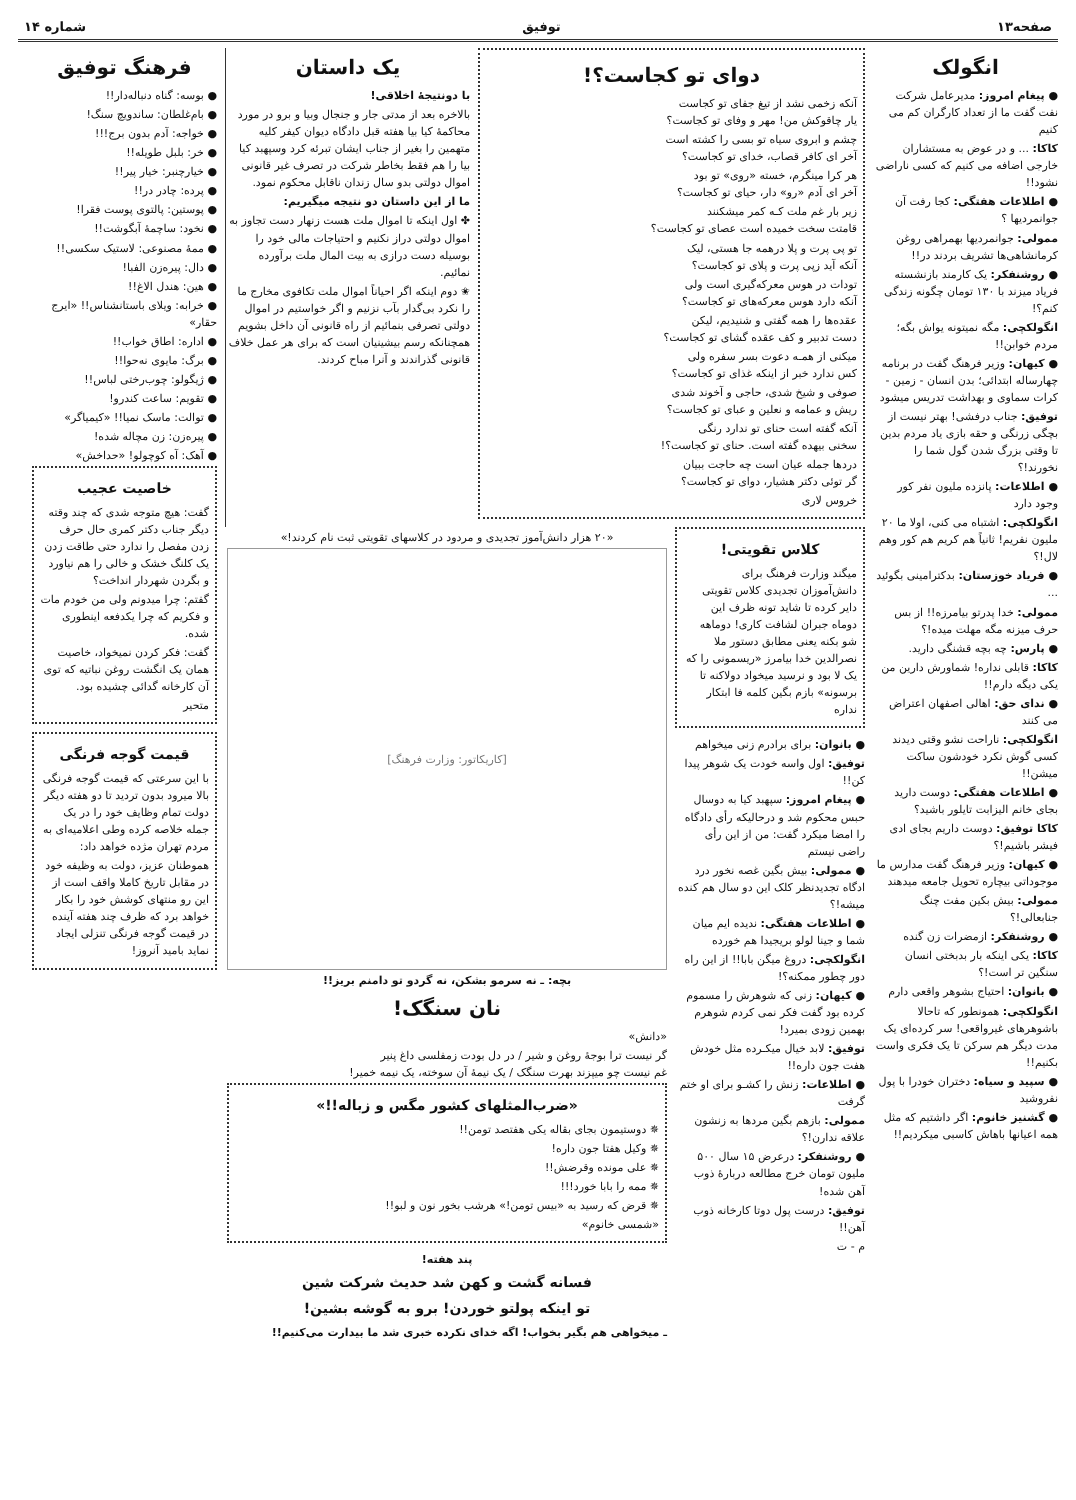صفحه۱۳ توفیق شماره ۱۴
انگولک
● پیغام امروز: مدیرعامل شرکت نفت گفت ما از تعداد کارگران کم می کنیم
کاکا: ... و در عوض به مستشاران خارجی اضافه می کنیم که کسی ناراضی نشود!!
● اطلاعات هفتگی: کجا رفت آن جوانمردیها ؟
ممولی: جوانمردیها بهمراهی روغن کرمانشاهی‌ها تشریف بردند در!!
● روشنفکر: یک کارمند بازنشسته فریاد میزند با ۱۳۰ تومان چگونه زندگی کنم؟!
انگولکچی: مگه نمیتونه یواش بگه؛ مردم خوابن!!
● کیهان: وزیر فرهنگ گفت در برنامه چهارساله ابتدائی؛ بدن انسان - زمین - کرات سماوی و بهداشت تدریس میشود
توفیق: جناب درفشی! بهتر نیست از بچگی زرنگی و حقه بازی یاد مردم بدین تا وقتی بزرگ شدن گول شما را نخورند!؟
● اطلاعات: پانزده ملیون نفر کور وجود دارد
انگولکچی: اشتباه می کنی، اولا ما ۲۰ ملیون نفریم! ثانیاً هم کریم هم کور وهم لال!؟
● فریاد خوزستان: بدکترامینی بگوئید ...
ممولی: خدا پدرتو بیامرزه!! از بس حرف میزنه مگه مهلت میده!؟
● پارس: چه بچه قشنگی دارید.
کاکا: قابلی نداره! شماورش دارین من یکی دیگه دارم!!
● ندای حق: اهالی اصفهان اعتراض می کنند
انگولکچی: ناراحت نشو وقتی دیدند کسی گوش نکرد خودشون ساکت میشن!!
● اطلاعات هفتگی: دوست دارید بجای خانم الیزابت تایلور باشید؟
کاکا توفیق: دوست داریم بجای ادی فیشر باشیم!؟
● کیهان: وزیر فرهنگ گفت مدارس ما موجوداتی بیچاره تحویل جامعه میدهند
ممولی: بیش بکین مفت چنگ جنابعالی!؟
● روشنفکر: ازمضرات زن گنده
کاکا: یکی اینکه بار بدبختی انسان سنگین تر است!؟
● بانوان: احتیاج بشوهر واقعی دارم
انگولکچی: همونطور که تاحالا باشوهرهای غیرواقعی! سر کرده‌ای یک مدت دیگر هم سرکن تا یک فکری واست بکنیم!!
● سپید و سیاه: دختران خودرا با پول نفروشید
● گشنیز خانوم: اگر داشتیم که مثل همه اعیانها باهاش کاسبی میکردیم!!
دوای تو کجاست؟!
آنکه زخمی نشد از تیغ جفای تو کجاست
یار چاقوکش من! مهر و وفای تو کجاست؟
چشم و ابروی سیاه تو بسی را کشته است
آخر ای کافر قصاب، خدای تو کجاست؟
هر کرا مینگرم، خسته «روی» تو بود
آخر ای آدم «رو» دار، حیای تو کجاست؟
زیر بار غم ملت کـه کمر میشکنند
قامتت سخت خمیده است عصای تو کجاست؟
تو پی پرت و پلا درهمه جا هستی، لیک
آنکه آید زپی پرت و پلای تو کجاست؟
تودات در هوس معرکه‌گیری است ولی
آنکه دارد هوس معرکه‌های تو کجاست؟
عقده‌ها را همه گفتی و شنیدیم، لیکن
دست تدبیر و کف عقده گشای تو کجاست؟
میکنی از همـه دعوت بسر سفره ولی
کس ندارد خبر از اینکه غذای تو کجاست؟
صوفی و شیخ شدی، حاجی و آخوند شدی
ریش و عمامه و نعلین و عبای تو کجاست؟
آنکه گفته است حنای تو ندارد رنگی
سخنی بیهده گفته است. حنای تو کجاست؟!
دردها جمله عیان است چه حاجت ببیان
گر توئی دکتر هشیار، دوای تو کجاست؟
خروس لاری
یک داستان
با دونتیجهٔ اخلاقی!
بالاخره بعد از مدتی جار و جنجال وبیا و برو در مورد محاکمهٔ کیا بیا هفته قبل دادگاه دیوان کیفر کلیه متهمین را بغیر از جناب ایشان تبرئه کرد وسپهبد کیا بیا را هم فقط بخاطر شرکت در تصرف غیر قانونی اموال دولتی بدو سال زندان ناقابل محکوم نمود.
ما از این داستان دو نتیجه میگیریم:
✤ اول اینکه تا اموال ملت هست زنهار دست تجاوز به اموال دولتی دراز نکنیم و احتیاجات مالی خود را بوسیله دست درازی به بیت المال ملت برآورده نمائیم.
✬ دوم اینکه اگر احیاناً اموال ملت تکافوی مخارج ما را نکرد بی‌گدار بآب نزنیم و اگر خواستیم در اموال دولتی تصرفی بنمائیم از راه قانونی آن داخل بشویم همچنانکه رسم بیشینیان است که برای هر عمل خلاف قانونی گذراندند و آنرا مباح کردند.
کلاس تقویتی!
میگند وزارت فرهنگ برای دانش‌آموزان تجدیدی کلاس تقویتی دایر کرده تا شاید تونه ظرف این دوماه جبران لشافت کاری! دوماهه شو بکنه یعنی مطابق دستور ملا نصرالدین خدا بیامرز «ریسمونی را که یک لا بود و نرسید میخواد دولاکنه تا برسونه» بازم بگین کلمه فا ابتکار نداره
● بانوان: برای برادرم زنی میخواهم
توفیق: اول واسه خودت یک شوهر پیدا کن!!
● پیغام امروز: سپهبد کیا به دوسال حبس محکوم شد و درحالیکه رأی دادگاه را امضا میکرد گفت: من از این رأی راضی نیستم
● ممولی: بیش بگین غصه نخور درد ادگاه تجدیدنظر کلک این دو سال هم کنده میشه!؟
● اطلاعات هفتگی: ندیده ایم میان شما و جینا لولو بریجیدا هم خورده
انگولکچی: دروغ میگن بابا!! از این راه دور چطور ممکنه؟!
● کیهان: زنی که شوهرش را مسموم کرده بود گفت فکر نمی کردم شوهرم بهمین زودی بمیرد!
توفیق: لابد خیال میکـرده مثل خودش هفت جون داره!!
● اطلاعات: زنش را کشـو برای او ختم گرفت
ممولی: بازهم بگین مردها به زنشون علاقه ندارن!؟
● روشنفکر: درعرض ۱۵ سال ۵۰۰ ملیون تومان خرج مطالعه دربارهٔ ذوب آهن شده!
توفیق: درست پول دوتا کارخانه ذوب آهن!!
م - ت
«۲۰ هزار دانش‌آموز تجدیدی و مردود در کلاسهای تقویتی ثبت نام کردند!»
[کاریکاتور: وزارت فرهنگ]
بچه: ـ نه سرمو بشکن، نه گردو تو دامنم بریز!!
نان سنگک!
«دانش»
گر نیست ترا بوجهٔ روغن و شیر / در دل بودت زمفلسی داغ پنیر
غم نیست چو میپزند بهرت سنگک / یک نیمهٔ آن سوخته، یک نیمه خمیر!
«ضرب‌المثلهای کشور مگس و زباله!!»
✵ دوستیمون بجای بقاله یکی هفتصد تومن!!
✵ وکیل هفتا جون داره!
✵ علی مونده وقرضش!!
✵ ممه را بابا خورد!!!
✵ قرض که رسید به «بیس تومن!» هرشب بخور نون و لبو!!
«شمسی خانوم»
پند هفته!
فسانه گشت و کهن شد حدیث شرکت شین
تو اینکه پولتو خوردن! برو به گوشه بشین!
ـ میخواهی هم بگیر بخواب! اگه خدای نکرده خبری شد ما بیدارت می‌کنیم!!
فرهنگ توفیق
● بوسه: گناه دنباله‌دار!!
● بام‌غلطان: ساندویچ سنگ!
● خواجه: آدم بدون برج!!!
● خر: بلبل طویله!!
● خیارچنبر: خیار پیر!!
● پرده: چادر در!!
● پوستین: پالتوی پوست فقرا!
● نخود: ساچمهٔ آبگوشت!!
● ممهٔ مصنوعی: لاستیک سکسی!!
● دال: پیره‌زن الفبا!
● هین: هندل الاغ!!
● خرابه: ویلای باستانشناس!! «ایرج حقار»
● اداره: اطاق خواب!!
● برگ: مایوی نه‌حوا!!
● ژیگولو: چوب‌رختی لباس!!
● تقویم: ساعت کندرو!
● توالت: ماسک نمیا!! «کیمیاگر»
● پیره‌زن: زن مچاله شده!
● آهک: آه کوچولو! «حداخش»
خاصیت عجیب
گفت: هیچ متوجه شدی که چند وقته دیگر جناب دکتر کمری حال حرف زدن مفصل را ندارد حتی طاقت زدن یک کلنگ خشک و خالی را هم نیاورد و بگردن شهردار انداخت؟
گفتم: چرا میدونم ولی من خودم مات و فکریم که چرا یکدفعه اینطوری شده.
گفت: فکر کردن نمیخواد، خاصیت همان یک انگشت روغن نباتیه که توی آن کارخانه گدائی چشیده بود.
متحیر
قیمت گوجه فرنگی
با این سرعتی که قیمت گوجه فرنگی بالا میرود بدون تردید تا دو هفته دیگر دولت تمام وظایف خود را در یک جمله خلاصه کرده وطی اعلامیه‌ای به مردم تهران مژده خواهد داد:
هموطنان عزیز، دولت به وظیفه خود در مقابل تاریخ کاملا واقف است از این رو منتهای کوشش خود را بکار خواهد برد که ظرف چند هفته آینده در قیمت گوجه فرنگی تنزلی ایجاد نماید بامید آنروز!